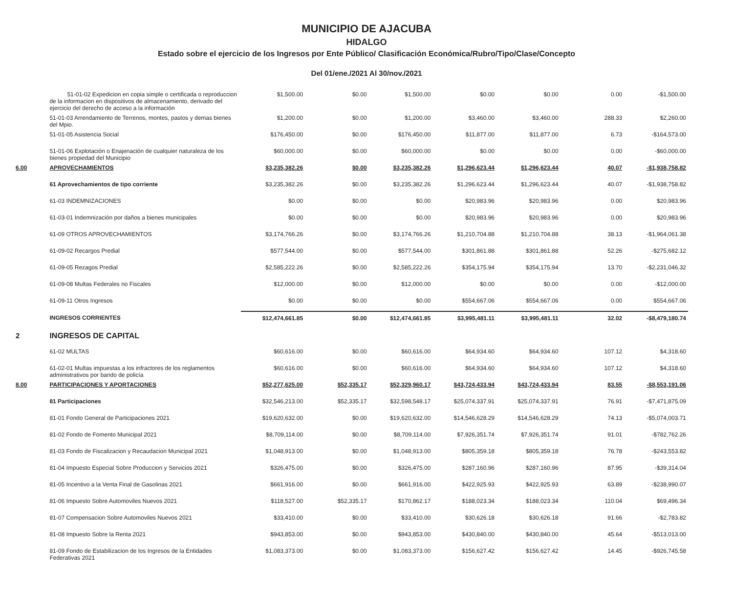MUNICIPIO DE AJACUBA
HIDALGO
Estado sobre el ejercicio de los Ingresos por Ente Público/ Clasificación Económica/Rubro/Tipo/Clase/Concepto
Del 01/ene./2021 Al 30/nov./2021
| | 51-01-02 Expedicion en copia simple o certificada o reproduccion de la informacion en dispositivos de almacenamiento, derivado del ejercicio del derecho de acceso a la información | $1,500.00 | $0.00 | $1,500.00 | $0.00 | $0.00 | 0.00 | -$1,500.00 |
| | 51-01-03 Arrendamiento de Terrenos, montes, pastos y demas bienes del Mpio. | $1,200.00 | $0.00 | $1,200.00 | $3,460.00 | $3,460.00 | 288.33 | $2,260.00 |
| | 51-01-05 Asistencia Social | $176,450.00 | $0.00 | $176,450.00 | $11,877.00 | $11,877.00 | 6.73 | -$164,573.00 |
| | 51-01-06 Explotación o Enajenación de cualquier naturaleza de los bienes propiedad del Municipio | $60,000.00 | $0.00 | $60,000.00 | $0.00 | $0.00 | 0.00 | -$60,000.00 |
| 6.00 | APROVECHAMIENTOS | $3,235,382.26 | $0.00 | $3,235,382.26 | $1,296,623.44 | $1,296,623.44 | 40.07 | -$1,938,758.82 |
| | 61 Aprovechamientos de tipo corriente | $3,235,382.26 | $0.00 | $3,235,382.26 | $1,296,623.44 | $1,296,623.44 | 40.07 | -$1,938,758.82 |
| | 61-03 INDEMNIZACIONES | $0.00 | $0.00 | $0.00 | $20,983.96 | $20,983.96 | 0.00 | $20,983.96 |
| | 61-03-01 Indemnización por daños a bienes municipales | $0.00 | $0.00 | $0.00 | $20,983.96 | $20,983.96 | 0.00 | $20,983.96 |
| | 61-09 OTROS APROVECHAMIENTOS | $3,174,766.26 | $0.00 | $3,174,766.26 | $1,210,704.88 | $1,210,704.88 | 38.13 | -$1,964,061.38 |
| | 61-09-02 Recargos Predial | $577,544.00 | $0.00 | $577,544.00 | $301,861.88 | $301,861.88 | 52.26 | -$275,682.12 |
| | 61-09-05 Rezagos Predial | $2,585,222.26 | $0.00 | $2,585,222.26 | $354,175.94 | $354,175.94 | 13.70 | -$2,231,046.32 |
| | 61-09-08 Multas Federales no Fiscales | $12,000.00 | $0.00 | $12,000.00 | $0.00 | $0.00 | 0.00 | -$12,000.00 |
| | 61-09-11 Otros Ingresos | $0.00 | $0.00 | $0.00 | $554,667.06 | $554,667.06 | 0.00 | $554,667.06 |
| | INGRESOS CORRIENTES | $12,474,661.85 | $0.00 | $12,474,661.85 | $3,995,481.11 | $3,995,481.11 | 32.02 | -$8,479,180.74 |
| 2 | INGRESOS DE CAPITAL | | | | | | | |
| | 61-02 MULTAS | $60,616.00 | $0.00 | $60,616.00 | $64,934.60 | $64,934.60 | 107.12 | $4,318.60 |
| | 61-02-01 Multas impuestas a los infractores de los reglamentos administrativos por bando de policía | $60,616.00 | $0.00 | $60,616.00 | $64,934.60 | $64,934.60 | 107.12 | $4,318.60 |
| 8.00 | PARTICIPACIONES Y APORTACIONES | $52,277,625.00 | $52,335.17 | $52,329,960.17 | $43,724,433.94 | $43,724,433.94 | 83.55 | -$8,553,191.06 |
| | 81 Participaciones | $32,546,213.00 | $52,335.17 | $32,598,548.17 | $25,074,337.91 | $25,074,337.91 | 76.91 | -$7,471,875.09 |
| | 81-01 Fondo General de Participaciones 2021 | $19,620,632.00 | $0.00 | $19,620,632.00 | $14,546,628.29 | $14,546,628.29 | 74.13 | -$5,074,003.71 |
| | 81-02 Fondo de Fomento Municipal 2021 | $8,709,114.00 | $0.00 | $8,709,114.00 | $7,926,351.74 | $7,926,351.74 | 91.01 | -$782,762.26 |
| | 81-03 Fondo de Fiscalizacion y Recaudacion Municipal 2021 | $1,048,913.00 | $0.00 | $1,048,913.00 | $805,359.18 | $805,359.18 | 76.78 | -$243,553.82 |
| | 81-04 Impuesto Especial Sobre Produccion y Servicios 2021 | $326,475.00 | $0.00 | $326,475.00 | $287,160.96 | $287,160.96 | 87.95 | -$39,314.04 |
| | 81-05 Incentivo a la Venta Final de Gasolinas 2021 | $661,916.00 | $0.00 | $661,916.00 | $422,925.93 | $422,925.93 | 63.89 | -$238,990.07 |
| | 81-06 Impuesto Sobre Automoviles Nuevos 2021 | $118,527.00 | $52,335.17 | $170,862.17 | $188,023.34 | $188,023.34 | 110.04 | $69,496.34 |
| | 81-07 Compensacion Sobre Automoviles Nuevos 2021 | $33,410.00 | $0.00 | $33,410.00 | $30,626.18 | $30,626.18 | 91.66 | -$2,783.82 |
| | 81-08 Impuesto Sobre la Renta 2021 | $943,853.00 | $0.00 | $943,853.00 | $430,840.00 | $430,840.00 | 45.64 | -$513,013.00 |
| | 81-09 Fondo de Estabilizacion de los Ingresos de la Entidades Federativas 2021 | $1,083,373.00 | $0.00 | $1,083,373.00 | $156,627.42 | $156,627.42 | 14.45 | -$926,745.58 |